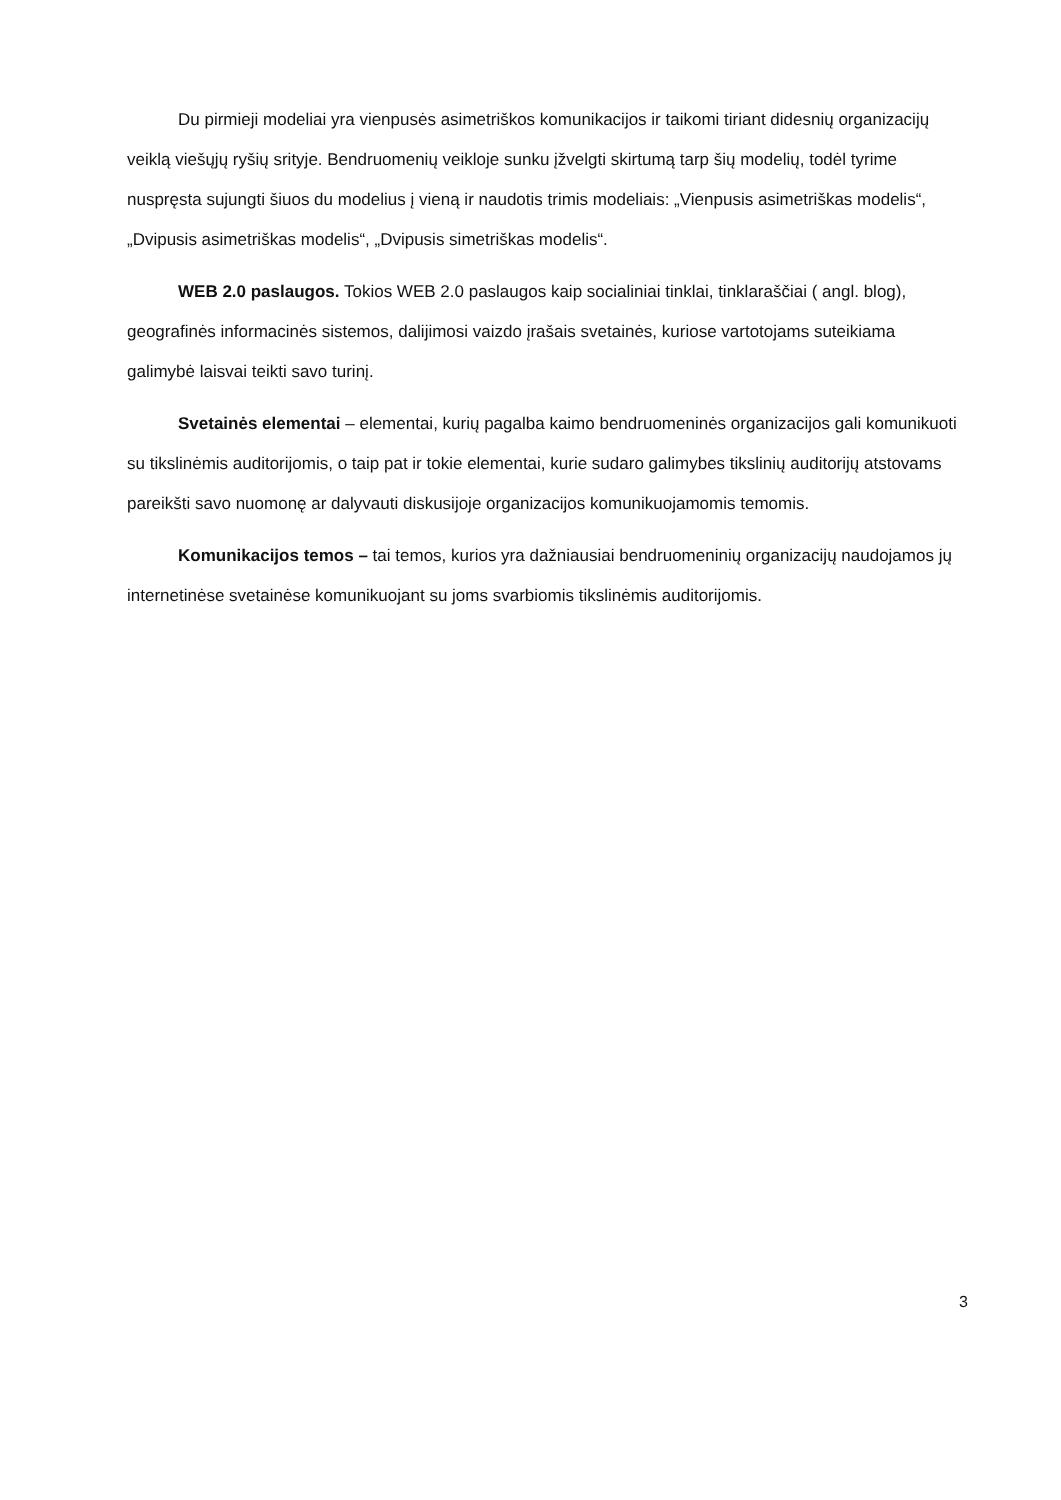Du pirmieji modeliai yra vienpusės asimetriškos komunikacijos ir taikomi tiriant didesnių organizacijų veiklą viešųjų ryšių srityje. Bendruomenių veikloje sunku įžvelgti skirtumą tarp šių modelių, todėl tyrime nuspręsta sujungti šiuos du modelius į vieną ir naudotis trimis modeliais: „Vienpusis asimetriškas modelis“, „Dvipusis asimetriškas modelis“, „Dvipusis simetriškas modelis“.
WEB 2.0 paslaugos. Tokios WEB 2.0 paslaugos kaip socialiniai tinklai, tinklaraščiai ( angl. blog), geografinės informacinės sistemos, dalijimosi vaizdo įrašais svetainės, kuriose vartotojams suteikiama galimybė laisvai teikti savo turinį.
Svetainės elementai – elementai, kurių pagalba kaimo bendruomeninės organizacijos gali komunikuoti su tikslinėmis auditorijomis, o taip pat ir tokie elementai, kurie sudaro galimybes tikslinių auditorijų atstovams pareikšti savo nuomonę ar dalyvauti diskusijoje organizacijos komunikuojamomis temomis.
Komunikacijos temos – tai temos, kurios yra dažniausiai bendruomeninių organizacijų naudojamos jų internetinėse svetainėse komunikuojant su joms svarbiomis tikslinėmis auditorijomis.
3